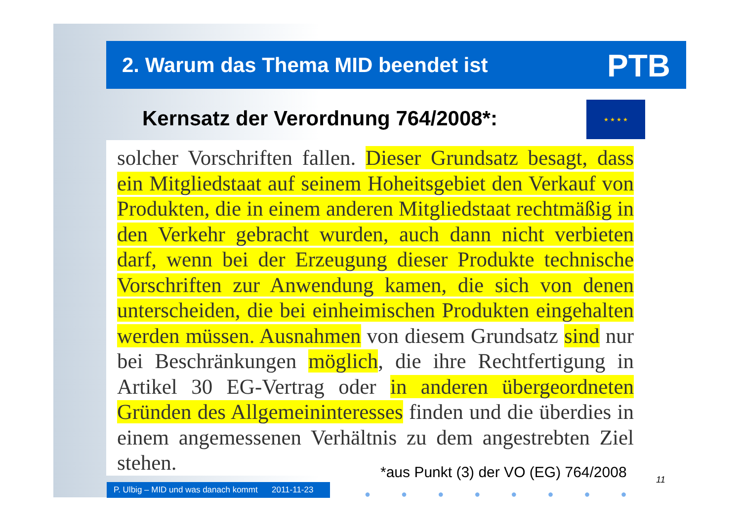2. Warum das Thema MID beendet ist
PTB
Kernsatz der Verordnung 764/2008*:
★ ★ ★ ★
solcher Vorschriften fallen. Dieser Grundsatz besagt, dass ein Mitgliedstaat auf seinem Hoheitsgebiet den Verkauf von Produkten, die in einem anderen Mitgliedstaat rechtmäßig in den Verkehr gebracht wurden, auch dann nicht verbieten darf, wenn bei der Erzeugung dieser Produkte technische Vorschriften zur Anwendung kamen, die sich von denen unterscheiden, die bei einheimischen Produkten eingehalten werden müssen. Ausnahmen von diesem Grundsatz sind nur bei Beschränkungen möglich, die ihre Rechtfertigung in Artikel 30 EG-Vertrag oder in anderen übergeordneten Gründen des Allgemeininteresses finden und die überdies in einem angemessenen Verhältnis zu dem angestrebten Ziel stehen.
*aus Punkt (3) der VO (EG) 764/2008
11
P. Ulbig – MID und was danach kommt 2011-11-23
●●●●●●●●